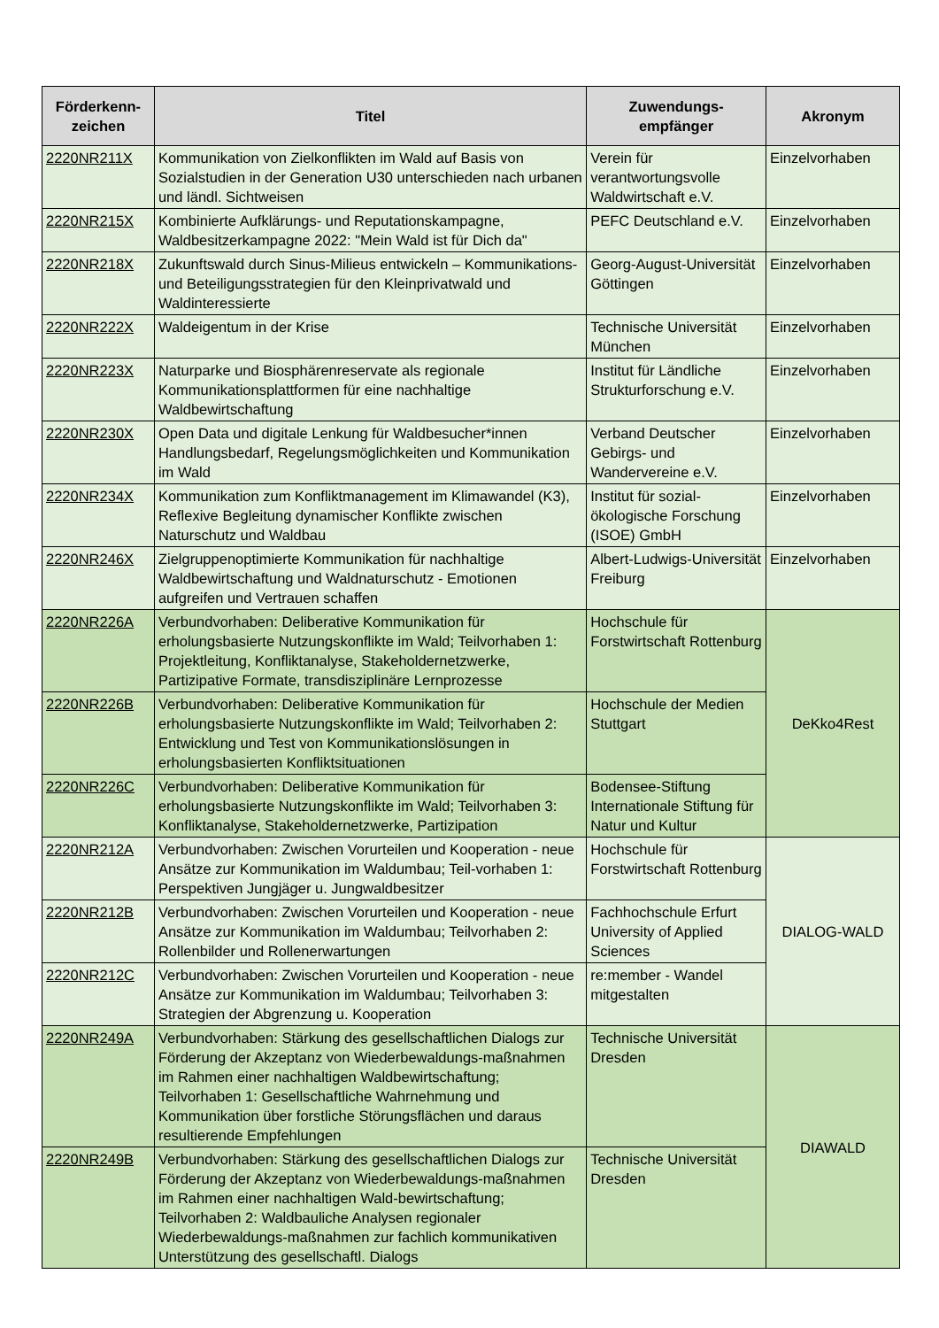| Förderkenn- zeichen | Titel | Zuwendungs- empfänger | Akronym |
| --- | --- | --- | --- |
| 2220NR211X | Kommunikation von Zielkonflikten im Wald auf Basis von Sozialstudien in der Generation U30 unterschieden nach urbanen und ländl. Sichtweisen | Verein für verantwortungsvolle Waldwirtschaft e.V. | Einzelvorhaben |
| 2220NR215X | Kombinierte Aufklärungs- und Reputationskampagne, Waldbesitzerkampagne 2022: "Mein Wald ist für Dich da" | PEFC Deutschland e.V. | Einzelvorhaben |
| 2220NR218X | Zukunftswald durch Sinus-Milieus entwickeln – Kommunikations- und Beteiligungsstrategien für den Kleinprivatwald und Waldinteressierte | Georg-August-Universität Göttingen | Einzelvorhaben |
| 2220NR222X | Waldeigentum in der Krise | Technische Universität München | Einzelvorhaben |
| 2220NR223X | Naturparke und Biosphärenreservate als regionale Kommunikationsplattformen für eine nachhaltige Waldbewirtschaftung | Institut für Ländliche Strukturforschung e.V. | Einzelvorhaben |
| 2220NR230X | Open Data und digitale Lenkung für Waldbesucher*innen Handlungsbedarf, Regelungsmöglichkeiten und Kommunikation im Wald | Verband Deutscher Gebirgs- und Wandervereine e.V. | Einzelvorhaben |
| 2220NR234X | Kommunikation zum Konfliktmanagement im Klimawandel (K3), Reflexive Begleitung dynamischer Konflikte zwischen Naturschutz und Waldbau | Institut für sozial-ökologische Forschung (ISOE) GmbH | Einzelvorhaben |
| 2220NR246X | Zielgruppenoptimierte Kommunikation für nachhaltige Waldbewirtschaftung und Waldnaturschutz - Emotionen aufgreifen und Vertrauen schaffen | Albert-Ludwigs-Universität Freiburg | Einzelvorhaben |
| 2220NR226A | Verbundvorhaben: Deliberative Kommunikation für erholungsbasierte Nutzungskonflikte im Wald; Teilvorhaben 1: Projektleitung, Konfliktanalyse, Stakeholdernetzwerke, Partizipative Formate, transdisziplinäre Lernprozesse | Hochschule für Forstwirtschaft Rottenburg | DeKko4Rest |
| 2220NR226B | Verbundvorhaben: Deliberative Kommunikation für erholungsbasierte Nutzungskonflikte im Wald; Teilvorhaben 2: Entwicklung und Test von Kommunikationslösungen in erholungsbasierten Konfliktsituationen | Hochschule der Medien Stuttgart | |
| 2220NR226C | Verbundvorhaben: Deliberative Kommunikation für erholungsbasierte Nutzungskonflikte im Wald; Teilvorhaben 3: Konfliktanalyse, Stakeholdernetzwerke, Partizipation | Bodensee-Stiftung Internationale Stiftung für Natur und Kultur | |
| 2220NR212A | Verbundvorhaben: Zwischen Vorurteilen und Kooperation - neue Ansätze zur Kommunikation im Waldumbau; Teil-vorhaben 1: Perspektiven Jungjäger u. Jungwaldbesitzer | Hochschule für Forstwirtschaft Rottenburg | DIALOG-WALD |
| 2220NR212B | Verbundvorhaben: Zwischen Vorurteilen und Kooperation - neue Ansätze zur Kommunikation im Waldumbau; Teilvorhaben 2: Rollenbilder und Rollenerwartungen | Fachhochschule Erfurt University of Applied Sciences | |
| 2220NR212C | Verbundvorhaben: Zwischen Vorurteilen und Kooperation - neue Ansätze zur Kommunikation im Waldumbau; Teilvorhaben 3: Strategien der Abgrenzung u. Kooperation | re:member - Wandel mitgestalten | |
| 2220NR249A | Verbundvorhaben: Stärkung des gesellschaftlichen Dialogs zur Förderung der Akzeptanz von Wiederbewaldungs-maßnahmen im Rahmen einer nachhaltigen Waldbewirtschaftung; Teilvorhaben 1: Gesellschaftliche Wahrnehmung und Kommunikation über forstliche Störungsflächen und daraus resultierende Empfehlungen | Technische Universität Dresden | DIAWALD |
| 2220NR249B | Verbundvorhaben: Stärkung des gesellschaftlichen Dialogs zur Förderung der Akzeptanz von Wiederbewaldungs-maßnahmen im Rahmen einer nachhaltigen Wald-bewirtschaftung; Teilvorhaben 2: Waldbauliche Analysen regionaler Wiederbewaldungs-maßnahmen zur fachlich kommunikativen Unterstützung des gesellschaftl. Dialogs | Technische Universität Dresden | |